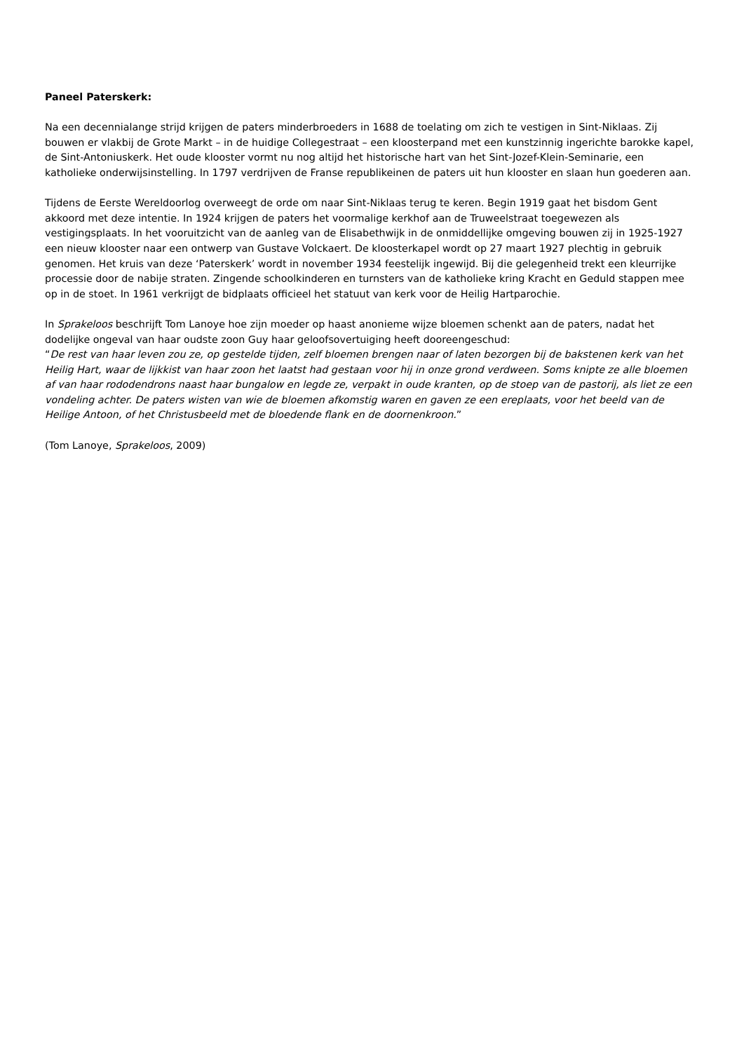Paneel Paterskerk:
Na een decennialange strijd krijgen de paters minderbroeders in 1688 de toelating om zich te vestigen in Sint-Niklaas. Zij bouwen er vlakbij de Grote Markt – in de huidige Collegestraat – een kloosterpand met een kunstzinnig ingerichte barokke kapel, de Sint-Antoniuskerk. Het oude klooster vormt nu nog altijd het historische hart van het Sint-Jozef-Klein-Seminarie, een katholieke onderwijsinstelling. In 1797 verdrijven de Franse republikeinen de paters uit hun klooster en slaan hun goederen aan.
Tijdens de Eerste Wereldoorlog overweegt de orde om naar Sint-Niklaas terug te keren. Begin 1919 gaat het bisdom Gent akkoord met deze intentie. In 1924 krijgen de paters het voormalige kerkhof aan de Truweelstraat toegewezen als vestigingsplaats. In het vooruitzicht van de aanleg van de Elisabethwijk in de onmiddellijke omgeving bouwen zij in 1925-1927 een nieuw klooster naar een ontwerp van Gustave Volckaert. De kloosterkapel wordt op 27 maart 1927 plechtig in gebruik genomen. Het kruis van deze ‘Paterskerk’ wordt in november 1934 feestelijk ingewijd. Bij die gelegenheid trekt een kleurrijke processie door de nabije straten. Zingende schoolkinderen en turnsters van de katholieke kring Kracht en Geduld stappen mee op in de stoet. In 1961 verkrijgt de bidplaats officieel het statuut van kerk voor de Heilig Hartparochie.
In Sprakeloos beschrijft Tom Lanoye hoe zijn moeder op haast anonieme wijze bloemen schenkt aan de paters, nadat het dodelijke ongeval van haar oudste zoon Guy haar geloofsovertuiging heeft dooreengeschud:
“De rest van haar leven zou ze, op gestelde tijden, zelf bloemen brengen naar of laten bezorgen bij de bakstenen kerk van het Heilig Hart, waar de lijkkist van haar zoon het laatst had gestaan voor hij in onze grond verdween. Soms knipte ze alle bloemen af van haar rododendrons naast haar bungalow en legde ze, verpakt in oude kranten, op de stoep van de pastorij, als liet ze een vondeling achter. De paters wisten van wie de bloemen afkomstig waren en gaven ze een ereplaats, voor het beeld van de Heilige Antoon, of het Christusbeeld met de bloedende flank en de doornenkroon.”
(Tom Lanoye, Sprakeloos, 2009)